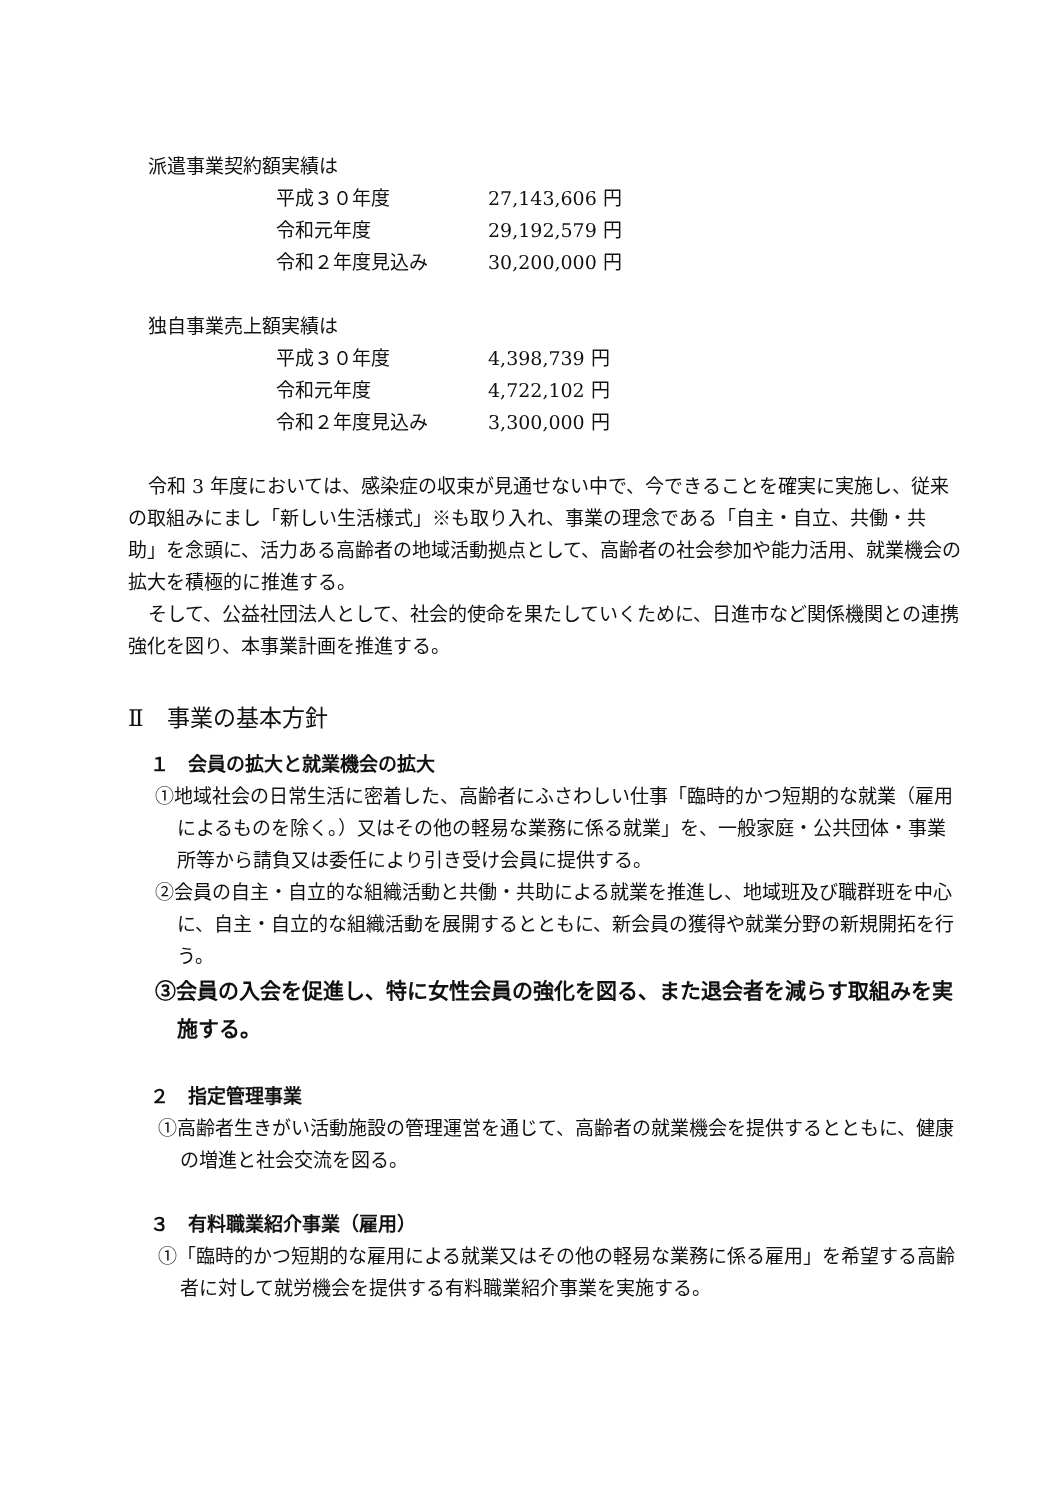派遣事業契約額実績は
| 平成３０年度 | 27,143,606 円 |
| 令和元年度 | 29,192,579 円 |
| 令和２年度見込み | 30,200,000 円 |
独自事業売上額実績は
| 平成３０年度 | 4,398,739 円 |
| 令和元年度 | 4,722,102 円 |
| 令和２年度見込み | 3,300,000 円 |
令和 3 年度においては、感染症の収束が見通せない中で、今できることを確実に実施し、従来の取組みにまし「新しい生活様式」※も取り入れ、事業の理念である「自主・自立、共働・共助」を念頭に、活力ある高齢者の地域活動拠点として、高齢者の社会参加や能力活用、就業機会の拡大を積極的に推進する。
そして、公益社団法人として、社会的使命を果たしていくために、日進市など関係機関との連携強化を図り、本事業計画を推進する。
Ⅱ　事業の基本方針
１　会員の拡大と就業機会の拡大
①地域社会の日常生活に密着した、高齢者にふさわしい仕事「臨時的かつ短期的な就業（雇用によるものを除く。）又はその他の軽易な業務に係る就業」を、一般家庭・公共団体・事業所等から請負又は委任により引き受け会員に提供する。
②会員の自主・自立的な組織活動と共働・共助による就業を推進し、地域班及び職群班を中心に、自主・自立的な組織活動を展開するとともに、新会員の獲得や就業分野の新規開拓を行う。
③会員の入会を促進し、特に女性会員の強化を図る、また退会者を減らす取組みを実施する。
２　指定管理事業
①高齢者生きがい活動施設の管理運営を通じて、高齢者の就業機会を提供するとともに、健康の増進と社会交流を図る。
３　有料職業紹介事業（雇用）
①「臨時的かつ短期的な雇用による就業又はその他の軽易な業務に係る雇用」を希望する高齢者に対して就労機会を提供する有料職業紹介事業を実施する。